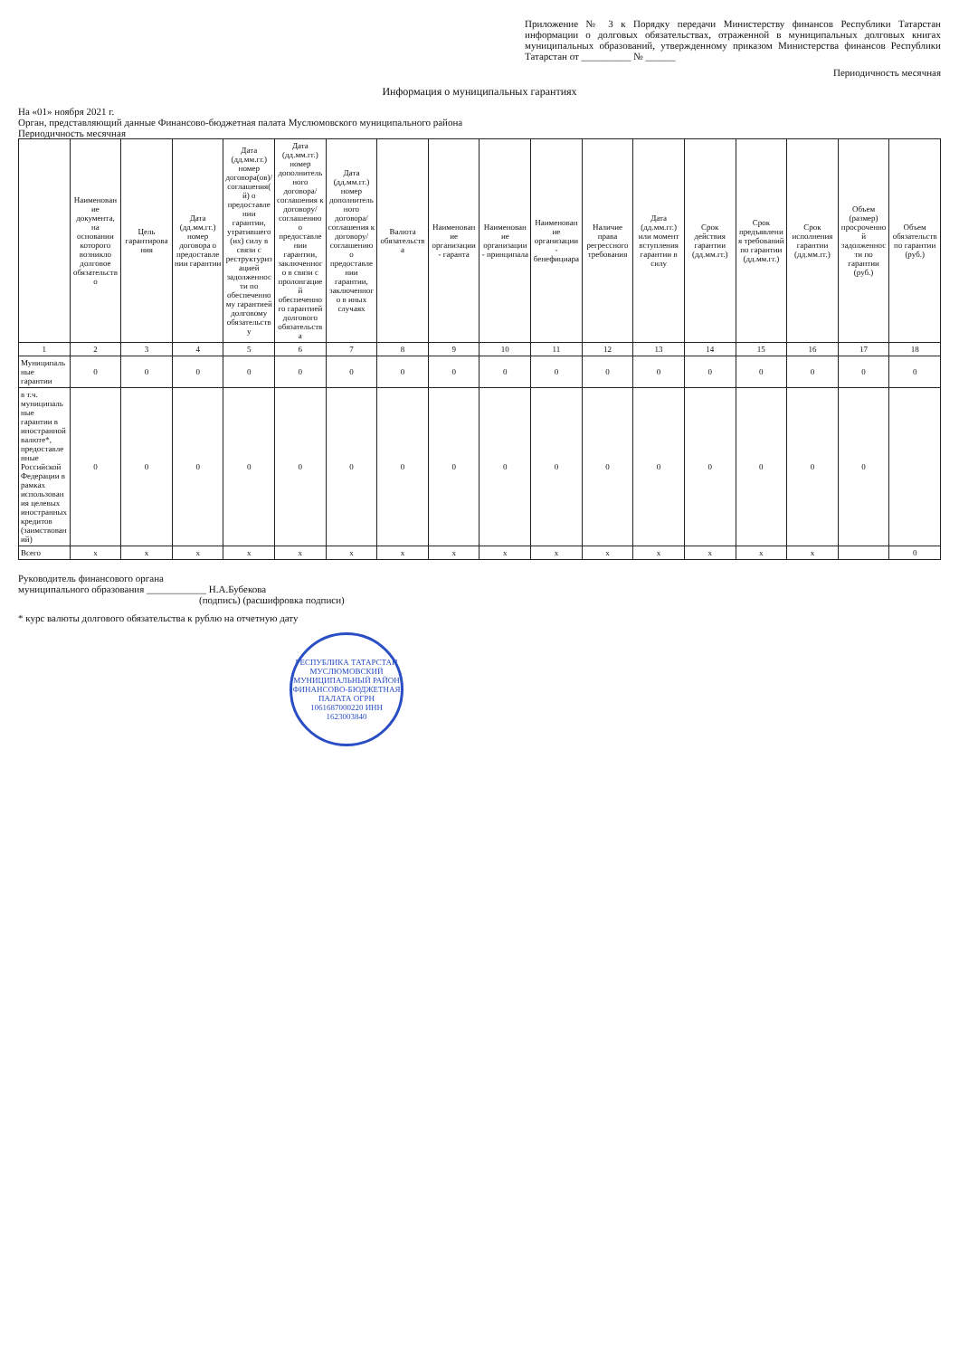Приложение № 3 к Порядку передачи Министерству финансов Республики Татарстан информации о долговых обязательствах, отраженной в муниципальных долговых книгах муниципальных образований, утвержденному приказом Министерства финансов Республики Татарстан от __________ № ______
Периодичность месячная
Информация о муниципальных гарантиях
На «01» ноября 2021 г.
Орган, представляющий данные Финансово-бюджетная палата Муслюмовского муниципального района
Периодичность месячная
| | Наименование документа, на основании которого возникло долговое обязательство | Цель гарантирования | Дата (дд.мм.гг.) номер договора о предоставлении гарантии | Дата (дд.мм.гг.) номер договора(ов)/ соглашения(й) о предоставлении гарантии, утратившего(их) силу в связи с реструктуризацией задолженности по обеспеченному гарантией долговому обязательству | Дата (дд.мм.гг.) номер дополнительного договора/соглашения к договору/соглашению о предоставлении гарантии, заключенного в связи с пролонгацией обеспеченного гарантией долгового обязательства | Дата (дд.мм.гг.) номер дополнительного договора/ соглашения к договору/соглашению о предоставлении гарантии, заключенного в иных случаях | Валюта обязательства | Наименование организации - гаранта | Наименование организации - принципала | Наименование организации - бенефициара | Наличие права регрессного требования | Дата (дд.мм.гг.) или момент вступления гарантии в силу | Срок действия гарантии (дд.мм.гг.) | Срок предъявления требований по гарантии (дд.мм.гг.) | Срок исполнения гарантии (дд.мм.гг.) | Объем (размер) просроченной задолженности по гарантии (руб.) | Объем обязательств по гарантии (руб.) |
| --- | --- | --- | --- | --- | --- | --- | --- | --- | --- | --- | --- | --- | --- | --- | --- | --- | --- |
| 1 | 2 | 3 | 4 | 5 | 6 | 7 | 8 | 9 | 10 | 11 | 12 | 13 | 14 | 15 | 16 | 17 | 18 |
| Муниципальные гарантии | 0 | 0 | 0 | 0 | 0 | 0 | 0 | 0 | 0 | 0 | 0 | 0 | 0 | 0 | 0 | 0 | 0 |
| в т.ч. муниципальные гарантии в иностранной валюте*, предоставленные Российской Федерации в рамках использования целевых иностранных кредитов (заимствований) | 0 | 0 | 0 | 0 | 0 | 0 | 0 | 0 | 0 | 0 | 0 | 0 | 0 | 0 | 0 | 0 | |
| Всего | x | x | x | x | x | x | x | x | x | x | x | x | x | x | x | | 0 |
Руководитель финансового органа
муниципального образования ____________ Н.А.Бубекова
(подпись) (расшифровка подписи)
* курс валюты долгового обязательства к рублю на отчетную дату
РЕСПУБЛИКА ТАТАРСТАН МУСЛЮМОВСКИЙ МУНИЦИПАЛЬНЫЙ РАЙОН ФИНАНСОВО-БЮДЖЕТНАЯ ПАЛАТА ОГРН 1061687000220 ИНН 1623003840